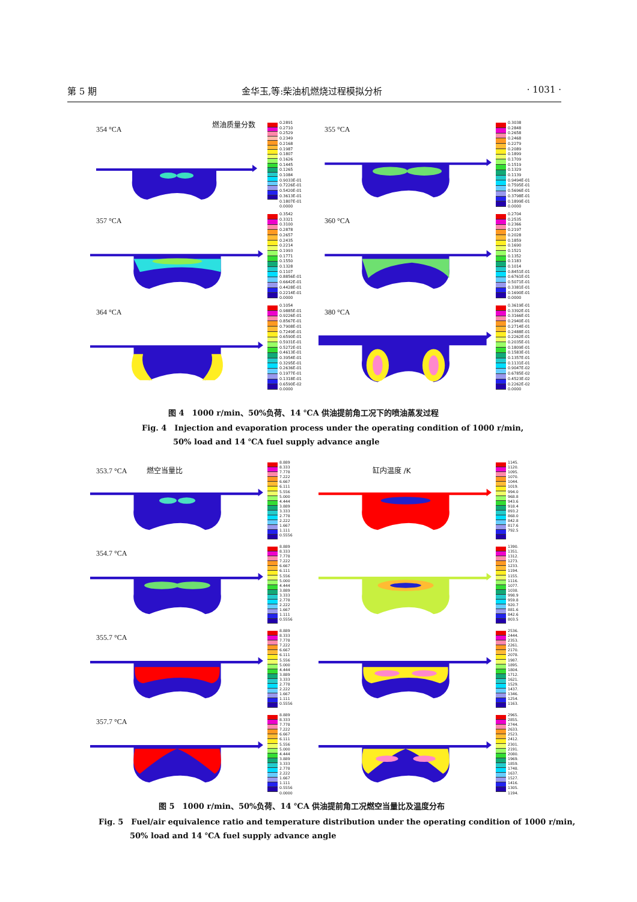第 5 期 金华玉,等:柴油机燃烧过程模拟分析 · 1031 ·
354 °CA
燃油质量分数
0.2891
0.2710
0.2529
0.2349
0.2168
0.1987
0.1807
0.1626
0.1445
0.1265
0.1084
0.9033E-01
0.7226E-01
0.5420E-01
0.3613E-01
0.1807E-01
0.0000
355 °CA
0.3038
0.2848
0.2658
0.2468
0.2279
0.2089
0.1899
0.1709
0.1519
0.1329
0.1139
0.9494E-01
0.7595E-01
0.5696E-01
0.3798E-01
0.1899E-01
0.0000
357 °CA
0.3542
0.3321
0.3100
0.2878
0.2657
0.2435
0.2214
0.1993
0.1771
0.1550
0.1328
0.1107
0.8856E-01
0.6642E-01
0.4428E-01
0.2214E-01
0.0000
360 °CA
0.2704
0.2535
0.2366
0.2197
0.2028
0.1859
0.1690
0.1521
0.1352
0.1183
0.1014
0.8451E-01
0.6761E-01
0.5071E-01
0.3381E-01
0.1690E-01
0.0000
364 °CA
0.1054
0.9885E-01
0.9226E-01
0.8567E-01
0.7908E-01
0.7249E-01
0.6590E-01
0.5931E-01
0.5272E-01
0.4613E-01
0.3954E-01
0.3295E-01
0.2636E-01
0.1977E-01
0.1318E-01
0.6590E-02
0.0000
380 °CA
0.3619E-01
0.3392E-01
0.3166E-01
0.2940E-01
0.2714E-01
0.2488E-01
0.2262E-01
0.2035E-01
0.1809E-01
0.1583E-01
0.1357E-01
0.1131E-01
0.9047E-02
0.6785E-02
0.4523E-02
0.2262E-02
0.0000
图 4　1000 r/min、50%负荷、14 ℃A 供油提前角工况下的喷油蒸发过程
Fig. 4　Injection and evaporation process under the operating condition of 1000 r/min,
50% load and 14 ℃A fuel supply advance angle
353.7 °CA 燃空当量比
8.889
8.333
7.778
7.222
6.667
6.111
5.556
5.000
4.444
3.889
3.333
2.778
2.222
1.667
1.111
0.5556
缸内温度 /K
1145.
1120.
1095.
1070.
1044.
1019.
994.0
968.8
943.6
918.4
893.2
868.0
842.8
817.6
792.5
354.7 °CA
8.889
8.333
7.778
7.222
6.667
6.111
5.556
5.000
4.444
3.889
3.333
2.778
2.222
1.667
1.111
0.5556
1390.
1351.
1312.
1273.
1233.
1194.
1155.
1116.
1077.
1038.
998.9
959.8
920.7
881.6
842.6
803.5
355.7 °CA
8.889
8.333
7.778
7.222
6.667
6.111
5.556
5.000
4.444
3.889
3.333
2.778
2.222
1.667
1.111
0.5556
2536.
2444.
2353.
2261.
2170.
2078.
1987.
1895.
1804.
1712.
1621.
1529.
1437.
1346.
1254.
1163.
357.7 °CA
8.889
8.333
7.778
7.222
6.667
6.111
5.556
5.000
4.444
3.889
3.333
2.778
2.222
1.667
1.111
0.5556
0.0000
2965.
2855.
2744.
2633.
2523.
2412.
2301.
2191.
2080.
1969.
1859.
1748.
1637.
1527.
1416.
1305.
1194.
图 5　1000 r/min、50%负荷、14 ℃A 供油提前角工况燃空当量比及温度分布
Fig. 5　Fuel/air equivalence ratio and temperature distribution under the operating condition of 1000 r/min,
50% load and 14 ℃A fuel supply advance angle